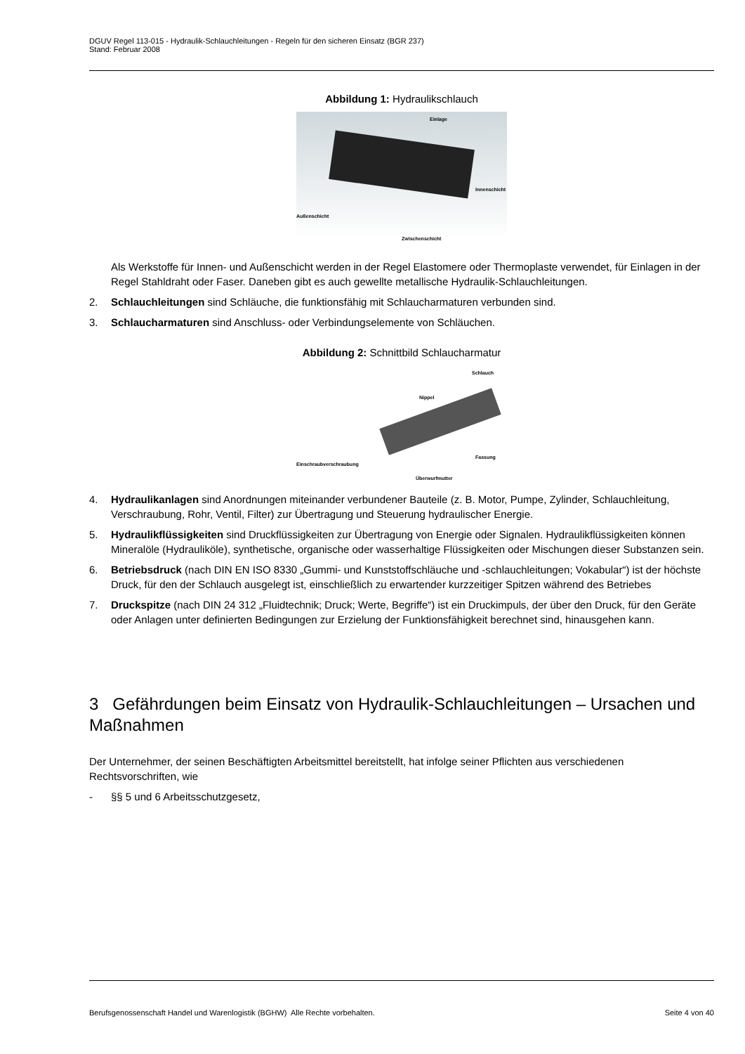DGUV Regel 113-015 - Hydraulik-Schlauchleitungen - Regeln für den sicheren Einsatz (BGR 237)
Stand: Februar 2008
Abbildung 1: Hydraulikschlauch
Einlage
Innenschicht
Außenschicht
Zwischenschicht
Als Werkstoffe für Innen- und Außenschicht werden in der Regel Elastomere oder Thermoplaste verwendet, für Einlagen in der Regel Stahldraht oder Faser. Daneben gibt es auch gewellte metallische Hydraulik-Schlauchleitungen.
2. Schlauchleitungen sind Schläuche, die funktionsfähig mit Schlaucharmaturen verbunden sind.
3. Schlaucharmaturen sind Anschluss- oder Verbindungselemente von Schläuchen.
Abbildung 2: Schnittbild Schlaucharmatur
Schlauch
Nippel
Fassung
Einschraubverschraubung
Überwurfmutter
4. Hydraulikanlagen sind Anordnungen miteinander verbundener Bauteile (z. B. Motor, Pumpe, Zylinder, Schlauchleitung, Verschraubung, Rohr, Ventil, Filter) zur Übertragung und Steuerung hydraulischer Energie.
5. Hydraulikflüssigkeiten sind Druckflüssigkeiten zur Übertragung von Energie oder Signalen. Hydraulikflüssigkeiten können Mineralöle (Hydrauliköle), synthetische, organische oder wasserhaltige Flüssigkeiten oder Mischungen dieser Substanzen sein.
6. Betriebsdruck (nach DIN EN ISO 8330 „Gummi- und Kunststoffschläuche und -schlauchleitungen; Vokabular“) ist der höchste Druck, für den der Schlauch ausgelegt ist, einschließlich zu erwartender kurzzeitiger Spitzen während des Betriebes
7. Druckspitze (nach DIN 24 312 „Fluidtechnik; Druck; Werte, Begriffe“) ist ein Druckimpuls, der über den Druck, für den Geräte oder Anlagen unter definierten Bedingungen zur Erzielung der Funktionsfähigkeit berechnet sind, hinausgehen kann.
3 Gefährdungen beim Einsatz von Hydraulik-Schlauchleitungen – Ursachen und Maßnahmen
Der Unternehmer, der seinen Beschäftigten Arbeitsmittel bereitstellt, hat infolge seiner Pflichten aus verschiedenen Rechtsvorschriften, wie
- §§ 5 und 6 Arbeitsschutzgesetz,
Berufsgenossenschaft Handel und Warenlogistik (BGHW) Alle Rechte vorbehalten. Seite 4 von 40